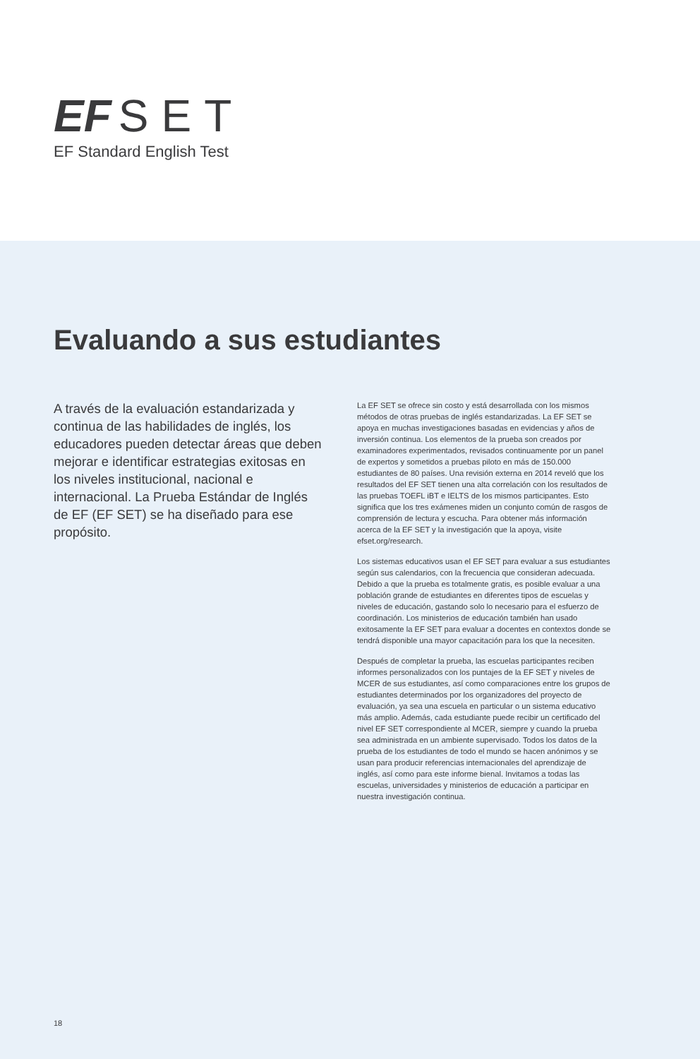EF SET
EF Standard English Test
Evaluando a sus estudiantes
A través de la evaluación estandarizada y continua de las habilidades de inglés, los educadores pueden detectar áreas que deben mejorar e identificar estrategias exitosas en los niveles institucional, nacional e internacional. La Prueba Estándar de Inglés de EF (EF SET) se ha diseñado para ese propósito.
La EF SET se ofrece sin costo y está desarrollada con los mismos métodos de otras pruebas de inglés estandarizadas. La EF SET se apoya en muchas investigaciones basadas en evidencias y años de inversión continua. Los elementos de la prueba son creados por examinadores experimentados, revisados continuamente por un panel de expertos y sometidos a pruebas piloto en más de 150.000 estudiantes de 80 países. Una revisión externa en 2014 reveló que los resultados del EF SET tienen una alta correlación con los resultados de las pruebas TOEFL iBT e IELTS de los mismos participantes. Esto significa que los tres exámenes miden un conjunto común de rasgos de comprensión de lectura y escucha. Para obtener más información acerca de la EF SET y la investigación que la apoya, visite efset.org/research.
Los sistemas educativos usan el EF SET para evaluar a sus estudiantes según sus calendarios, con la frecuencia que consideran adecuada. Debido a que la prueba es totalmente gratis, es posible evaluar a una población grande de estudiantes en diferentes tipos de escuelas y niveles de educación, gastando solo lo necesario para el esfuerzo de coordinación. Los ministerios de educación también han usado exitosamente la EF SET para evaluar a docentes en contextos donde se tendrá disponible una mayor capacitación para los que la necesiten.
Después de completar la prueba, las escuelas participantes reciben informes personalizados con los puntajes de la EF SET y niveles de MCER de sus estudiantes, así como comparaciones entre los grupos de estudiantes determinados por los organizadores del proyecto de evaluación, ya sea una escuela en particular o un sistema educativo más amplio. Además, cada estudiante puede recibir un certificado del nivel EF SET correspondiente al MCER, siempre y cuando la prueba sea administrada en un ambiente supervisado. Todos los datos de la prueba de los estudiantes de todo el mundo se hacen anónimos y se usan para producir referencias internacionales del aprendizaje de inglés, así como para este informe bienal. Invitamos a todas las escuelas, universidades y ministerios de educación a participar en nuestra investigación continua.
18